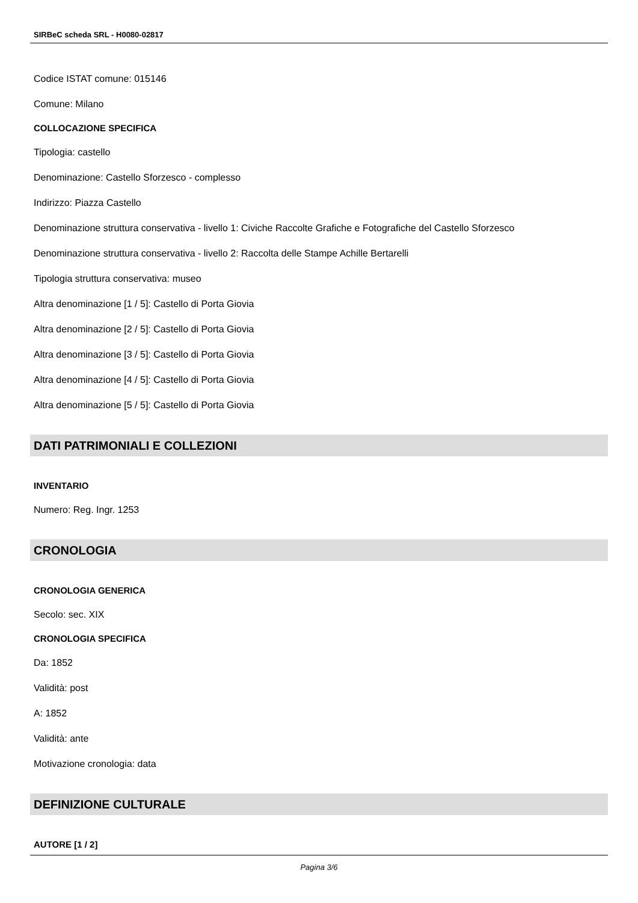SIRBeC scheda SRL - H0080-02817
Codice ISTAT comune: 015146
Comune: Milano
COLLOCAZIONE SPECIFICA
Tipologia: castello
Denominazione: Castello Sforzesco - complesso
Indirizzo: Piazza Castello
Denominazione struttura conservativa - livello 1: Civiche Raccolte Grafiche e Fotografiche del Castello Sforzesco
Denominazione struttura conservativa - livello 2: Raccolta delle Stampe Achille Bertarelli
Tipologia struttura conservativa: museo
Altra denominazione [1 / 5]: Castello di Porta Giovia
Altra denominazione [2 / 5]: Castello di Porta Giovia
Altra denominazione [3 / 5]: Castello di Porta Giovia
Altra denominazione [4 / 5]: Castello di Porta Giovia
Altra denominazione [5 / 5]: Castello di Porta Giovia
DATI PATRIMONIALI E COLLEZIONI
INVENTARIO
Numero: Reg. Ingr. 1253
CRONOLOGIA
CRONOLOGIA GENERICA
Secolo: sec. XIX
CRONOLOGIA SPECIFICA
Da: 1852
Validità: post
A: 1852
Validità: ante
Motivazione cronologia: data
DEFINIZIONE CULTURALE
AUTORE [1 / 2]
Pagina 3/6